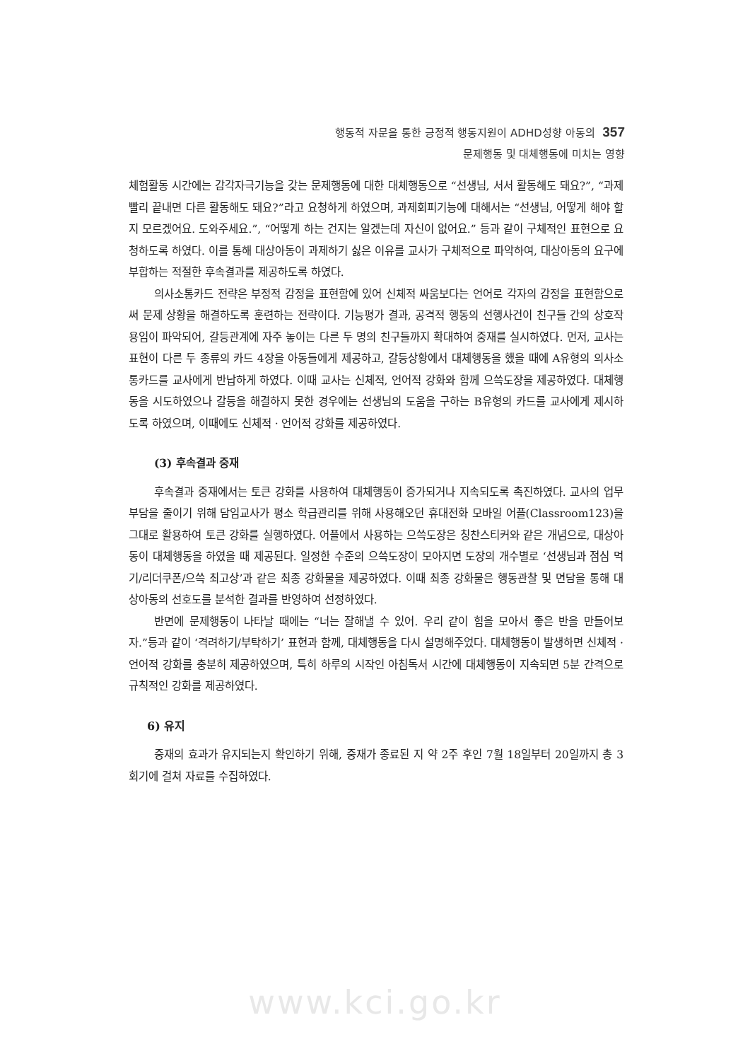행동적 자문을 통한 긍정적 행동지원이 ADHD성향 아동의 357
문제행동 및 대체행동에 미치는 영향
체험활동 시간에는 감각자극기능을 갖는 문제행동에 대한 대체행동으로 “선생님, 서서 활동해도 돼요?”, “과제 빨리 끝내면 다른 활동해도 돼요?”라고 요청하게 하였으며, 과제회피기능에 대해서는 “선생님, 어떻게 해야 할지 모르겠어요. 도와주세요.”, “어떻게 하는 건지는 알겠는데 자신이 없어요.” 등과 같이 구체적인 표현으로 요청하도록 하였다. 이를 통해 대상아동이 과제하기 싫은 이유를 교사가 구체적으로 파악하여, 대상아동의 요구에 부합하는 적절한 후속결과를 제공하도록 하였다.
의사소통카드 전략은 부정적 감정을 표현함에 있어 신체적 싸움보다는 언어로 각자의 감정을 표현함으로써 문제 상황을 해결하도록 훈련하는 전략이다. 기능평가 결과, 공격적 행동의 선행사건이 친구들 간의 상호작용임이 파악되어, 갈등관계에 자주 놓이는 다른 두 명의 친구들까지 확대하여 중재를 실시하였다. 먼저, 교사는 표현이 다른 두 종류의 카드 4장을 아동들에게 제공하고, 갈등상황에서 대체행동을 했을 때에 A유형의 의사소통카드를 교사에게 반납하게 하였다. 이때 교사는 신체적, 언어적 강화와 함께 으쓱도장을 제공하였다. 대체행동을 시도하였으나 갈등을 해결하지 못한 경우에는 선생님의 도움을 구하는 B유형의 카드를 교사에게 제시하도록 하였으며, 이때에도 신체적 · 언어적 강화를 제공하였다.
(3) 후속결과 중재
후속결과 중재에서는 토큰 강화를 사용하여 대체행동이 증가되거나 지속되도록 촉진하였다. 교사의 업무부담을 줄이기 위해 담임교사가 평소 학급관리를 위해 사용해오던 휴대전화 모바일 어플(Classroom123)을 그대로 활용하여 토큰 강화를 실행하였다. 어플에서 사용하는 으쓱도장은 칭찬스티커와 같은 개념으로, 대상아동이 대체행동을 하였을 때 제공된다. 일정한 수준의 으쓱도장이 모아지면 도장의 개수별로 ‘선생님과 점심 먹기/리더쿠폰/으쓱 최고상’과 같은 최종 강화물을 제공하였다. 이때 최종 강화물은 행동관찰 및 면담을 통해 대상아동의 선호도를 분석한 결과를 반영하여 선정하였다.
반면에 문제행동이 나타날 때에는 “너는 잘해낼 수 있어. 우리 같이 힘을 모아서 좋은 반을 만들어보자.”등과 같이 ‘격려하기/부탁하기’ 표현과 함께, 대체행동을 다시 설명해주었다. 대체행동이 발생하면 신체적 · 언어적 강화를 충분히 제공하였으며, 특히 하루의 시작인 아침독서 시간에 대체행동이 지속되면 5분 간격으로 규칙적인 강화를 제공하였다.
6) 유지
중재의 효과가 유지되는지 확인하기 위해, 중재가 종료된 지 약 2주 후인 7월 18일부터 20일까지 총 3회기에 걸쳐 자료를 수집하였다.
www.kci.go.kr